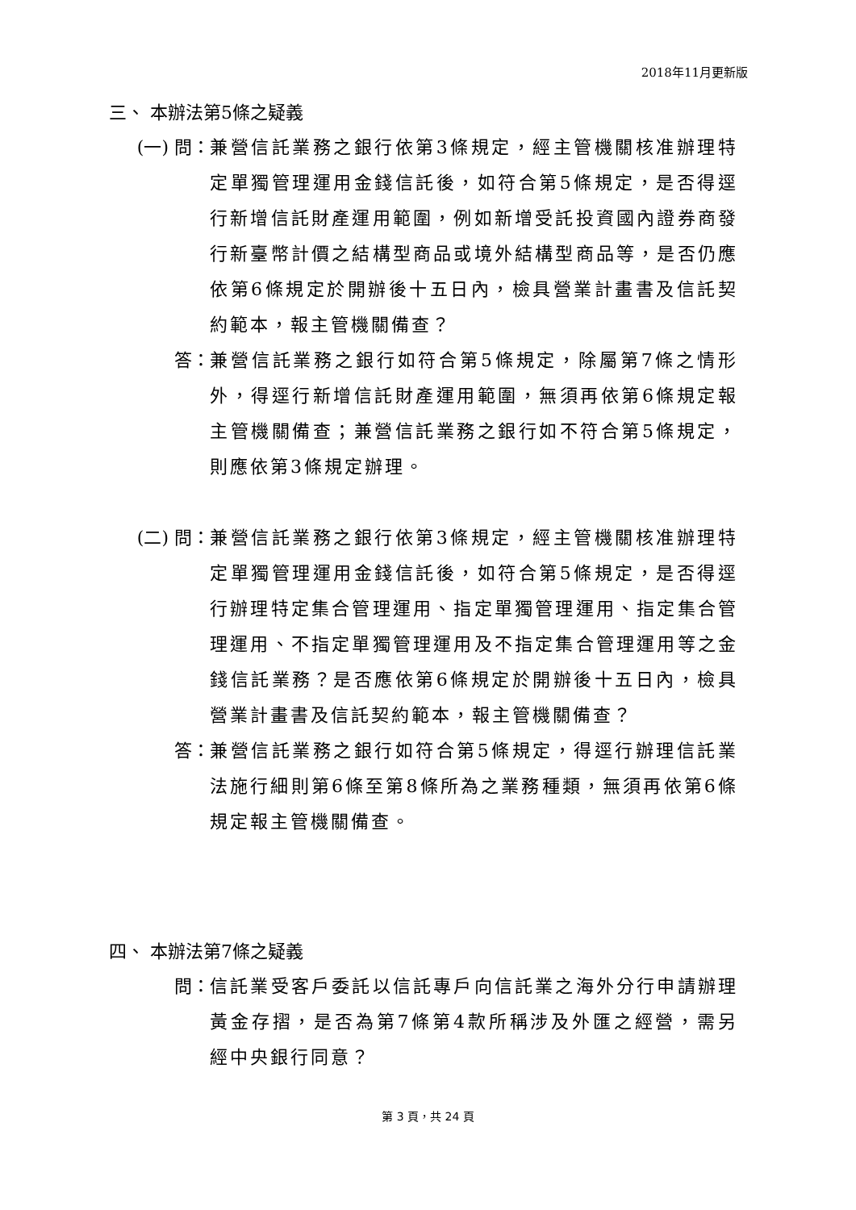2018年11月更新版
三、 本辦法第5條之疑義
(一) 問： 兼營信託業務之銀行依第3條規定，經主管機關核准辦理特定單獨管理運用金錢信託後，如符合第5條規定，是否得逕行新增信託財產運用範圍，例如新增受託投資國內證券商發行新臺幣計價之結構型商品或境外結構型商品等，是否仍應依第6條規定於開辦後十五日內，檢具營業計畫書及信託契約範本，報主管機關備查？
答： 兼營信託業務之銀行如符合第5條規定，除屬第7條之情形外，得逕行新增信託財產運用範圍，無須再依第6條規定報主管機關備查；兼營信託業務之銀行如不符合第5條規定，則應依第3條規定辦理。
(二) 問： 兼營信託業務之銀行依第3條規定，經主管機關核准辦理特定單獨管理運用金錢信託後，如符合第5條規定，是否得逕行辦理特定集合管理運用、指定單獨管理運用、指定集合管理運用、不指定單獨管理運用及不指定集合管理運用等之金錢信託業務？是否應依第6條規定於開辦後十五日內，檢具營業計畫書及信託契約範本，報主管機關備查？
答： 兼營信託業務之銀行如符合第5條規定，得逕行辦理信託業法施行細則第6條至第8條所為之業務種類，無須再依第6條規定報主管機關備查。
四、 本辦法第7條之疑義
問： 信託業受客戶委託以信託專戶向信託業之海外分行申請辦理黃金存摺，是否為第7條第4款所稱涉及外匯之經營，需另經中央銀行同意？
第 3 頁，共 24 頁